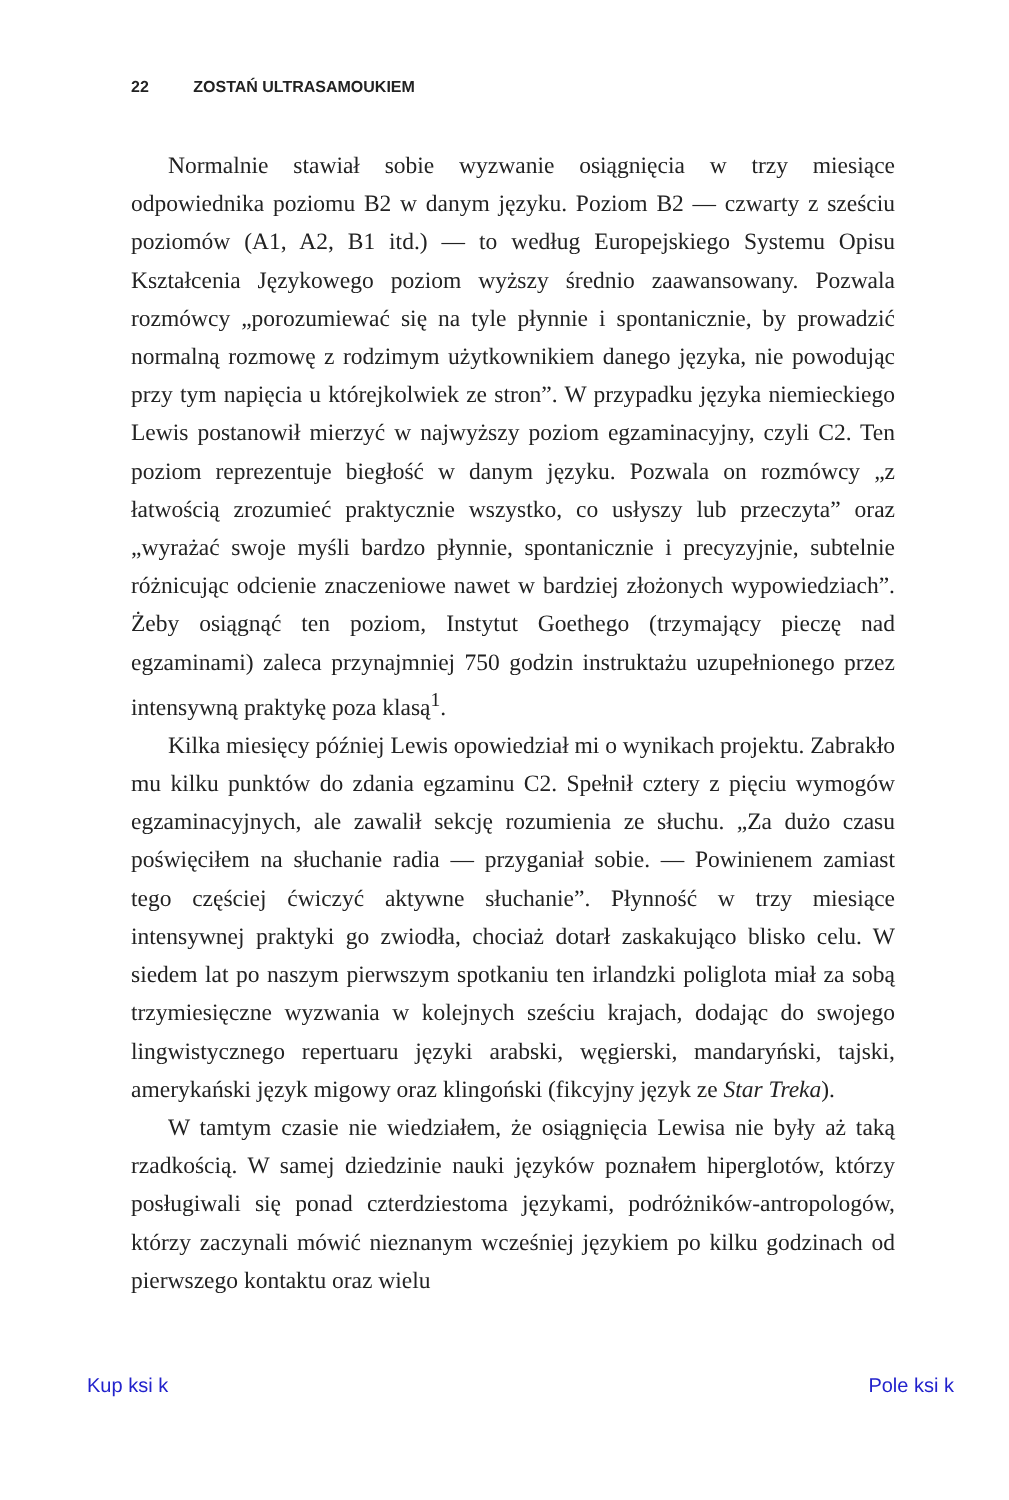22 ZOSTAŃ ULTRASAMOUKIEM
Normalnie stawiał sobie wyzwanie osiągnięcia w trzy miesiące odpowiednika poziomu B2 w danym języku. Poziom B2 — czwarty z sześciu poziomów (A1, A2, B1 itd.) — to według Europejskiego Systemu Opisu Kształcenia Językowego poziom wyższy średnio zaawansowany. Pozwala rozmówcy „porozumiewać się na tyle płynnie i spontanicznie, by prowadzić normalną rozmowę z rodzimym użytkownikiem danego języka, nie powodując przy tym napięcia u którejkolwiek ze stron”. W przypadku języka niemieckiego Lewis postanowił mierzyć w najwyższy poziom egzaminacyjny, czyli C2. Ten poziom reprezentuje biegłość w danym języku. Pozwala on rozmówcy „z łatwością zrozumieć praktycznie wszystko, co usłyszy lub przeczyta” oraz „wyrażać swoje myśli bardzo płynnie, spontanicznie i precyzyjnie, subtelnie różnicując odcienie znaczeniowe nawet w bardziej złożonych wypowiedziach”. Żeby osiągnąć ten poziom, Instytut Goethego (trzymający pieczę nad egzaminami) zaleca przynajmniej 750 godzin instruktażu uzupełnionego przez intensywną praktykę poza klasą<sup>1</sup>.
Kilka miesięcy później Lewis opowiedział mi o wynikach projektu. Zabrakło mu kilku punktów do zdania egzaminu C2. Spełnił cztery z pięciu wymogów egzaminacyjnych, ale zawalił sekcję rozumienia ze słuchu. „Za dużo czasu poświęciłem na słuchanie radia — przyganiał sobie. — Powinienem zamiast tego częściej ćwiczyć aktywne słuchanie”. Płynność w trzy miesiące intensywnej praktyki go zwiodła, chociaż dotarł zaskakująco blisko celu. W siedem lat po naszym pierwszym spotkaniu ten irlandzki poliglota miał za sobą trzymiesięczne wyzwania w kolejnych sześciu krajach, dodając do swojego lingwistycznego repertuaru języki arabski, węgierski, mandaryński, tajski, amerykański język migowy oraz klingoński (fikcyjny język ze Star Treka).
W tamtym czasie nie wiedziałem, że osiągnięcia Lewisa nie były aż taką rzadkością. W samej dziedzinie nauki języków poznałem hiperglotów, którzy posługiwali się ponad czterdziestoma językami, podróżników-antropologów, którzy zaczynali mówić nieznanym wcześniej językiem po kilku godzinach od pierwszego kontaktu oraz wielu
Kup ksi k Pole ksi k